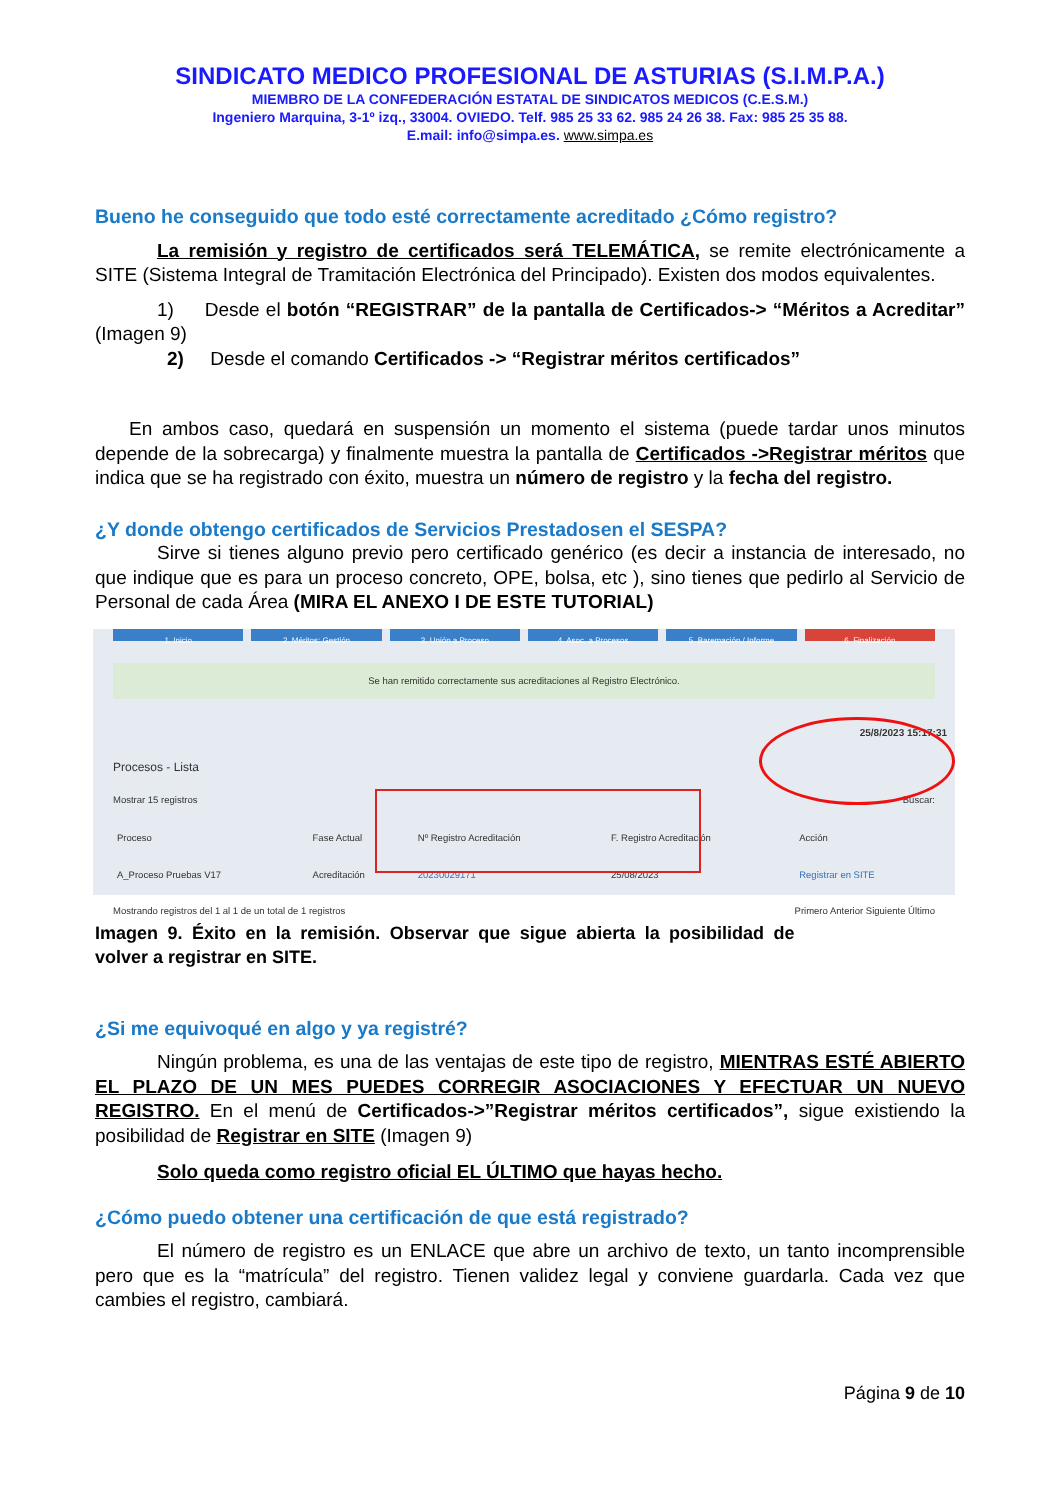SINDICATO MEDICO PROFESIONAL DE ASTURIAS (S.I.M.P.A.)
MIEMBRO DE LA CONFEDERACIÓN ESTATAL DE SINDICATOS MEDICOS (C.E.S.M.)
Ingeniero Marquina, 3-1º izq., 33004. OVIEDO. Telf. 985 25 33 62. 985 24 26 38. Fax: 985 25 35 88.
E.mail: info@simpa.es. www.simpa.es
Bueno he conseguido que todo esté correctamente acreditado ¿Cómo registro?
La remisión y registro de certificados será TELEMÁTICA, se remite electrónicamente a SITE (Sistema Integral de Tramitación Electrónica del Principado). Existen dos modos equivalentes.
1) Desde el botón “REGISTRAR” de la pantalla de Certificados-> “Méritos a Acreditar” (Imagen 9)
2) Desde el comando Certificados -> “Registrar méritos certificados”
En ambos caso, quedará en suspensión un momento el sistema (puede tardar unos minutos depende de la sobrecarga) y finalmente muestra la pantalla de Certificados ->Registrar méritos que indica que se ha registrado con éxito, muestra un número de registro y la fecha del registro.
¿Y donde obtengo certificados de Servicios Prestadosen el SESPA?
Sirve si tienes alguno previo pero certificado genérico (es decir a instancia de interesado, no que indique que es para un proceso concreto, OPE, bolsa, etc ), sino tienes que pedirlo al Servicio de Personal de cada Área (MIRA EL ANEXO I DE ESTE TUTORIAL)
1. Inicio 2. Méritos: Gestión 3. Unión a Proceso 4. Asoc. a Procesos 5. Baremación / Informe 6. Finalización
Se han remitido correctamente sus acreditaciones al Registro Electrónico.
25/8/2023 15:17:31
Procesos - Lista
Mostrar 15 registros Buscar:
| Proceso | Fase Actual | Nº Registro Acreditación | F. Registro Acreditación | Acción |
| --- | --- | --- | --- | --- |
| A_Proceso Pruebas V17 | Acreditación | 20230029171 | 25/08/2023 | Registrar en SITE |
Mostrando registros del 1 al 1 de un total de 1 registros Primero Anterior Siguiente Último
Imagen 9. Éxito en la remisión. Observar que sigue abierta la posibilidad de volver a registrar en SITE.
¿Si me equivoqué en algo y ya registré?
Ningún problema, es una de las ventajas de este tipo de registro, MIENTRAS ESTÉ ABIERTO EL PLAZO DE UN MES PUEDES CORREGIR ASOCIACIONES Y EFECTUAR UN NUEVO REGISTRO. En el menú de Certificados->”Registrar méritos certificados”, sigue existiendo la posibilidad de Registrar en SITE (Imagen 9)
Solo queda como registro oficial EL ÚLTIMO que hayas hecho.
¿Cómo puedo obtener una certificación de que está registrado?
El número de registro es un ENLACE que abre un archivo de texto, un tanto incomprensible pero que es la “matrícula” del registro. Tienen validez legal y conviene guardarla. Cada vez que cambies el registro, cambiará.
Página 9 de 10